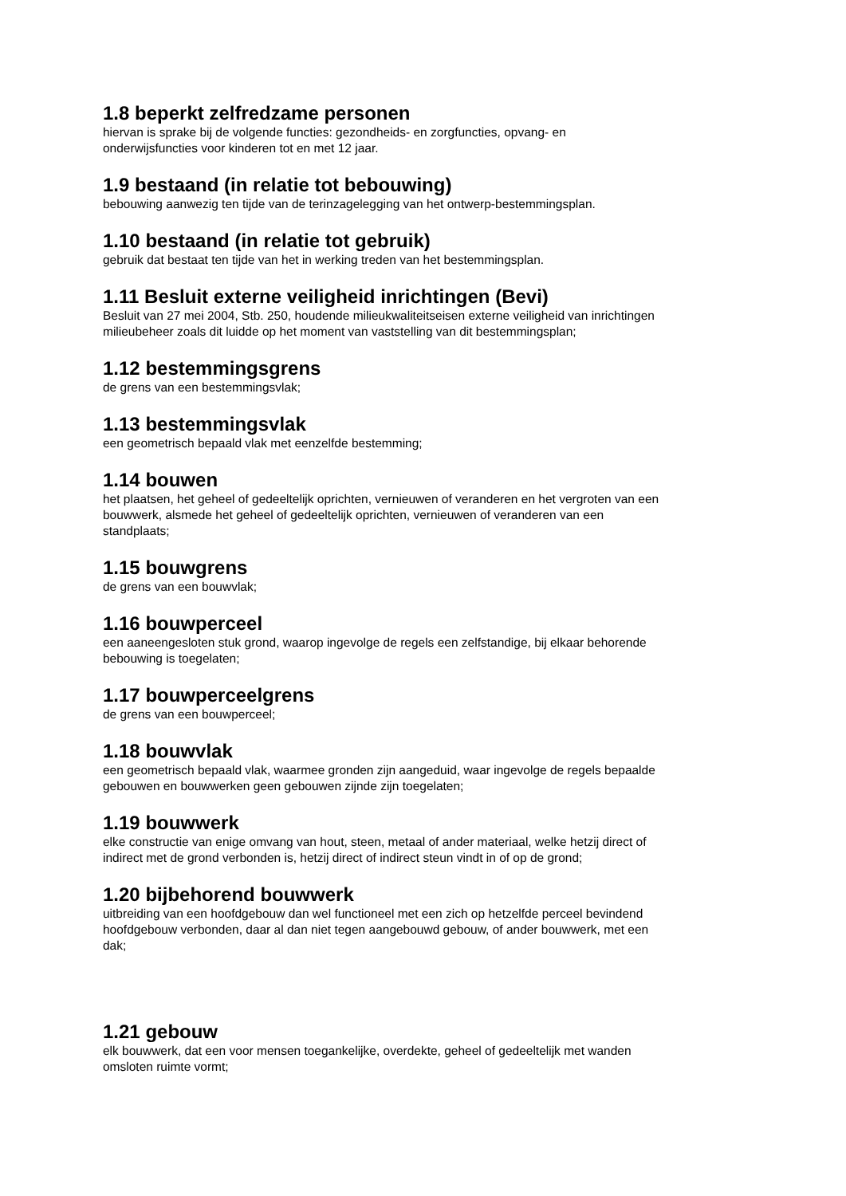1.8 beperkt zelfredzame personen
hiervan is sprake bij de volgende functies: gezondheids- en zorgfuncties, opvang- en
onderwijsfuncties voor kinderen tot en met 12 jaar.
1.9 bestaand (in relatie tot bebouwing)
bebouwing aanwezig ten tijde van de terinzagelegging van het ontwerp-bestemmingsplan.
1.10 bestaand (in relatie tot gebruik)
gebruik dat bestaat ten tijde van het in werking treden van het bestemmingsplan.
1.11 Besluit externe veiligheid inrichtingen (Bevi)
Besluit van 27 mei 2004, Stb. 250, houdende milieukwaliteitseisen externe veiligheid van inrichtingen
milieubeheer zoals dit luidde op het moment van vaststelling van dit bestemmingsplan;
1.12 bestemmingsgrens
de grens van een bestemmingsvlak;
1.13 bestemmingsvlak
een geometrisch bepaald vlak met eenzelfde bestemming;
1.14 bouwen
het plaatsen, het geheel of gedeeltelijk oprichten, vernieuwen of veranderen en het vergroten van een
bouwwerk, alsmede het geheel of gedeeltelijk oprichten, vernieuwen of veranderen van een
standplaats;
1.15 bouwgrens
de grens van een bouwvlak;
1.16 bouwperceel
een aaneengesloten stuk grond, waarop ingevolge de regels een zelfstandige, bij elkaar behorende
bebouwing is toegelaten;
1.17 bouwperceelgrens
de grens van een bouwperceel;
1.18 bouwvlak
een geometrisch bepaald vlak, waarmee gronden zijn aangeduid, waar ingevolge de regels bepaalde
gebouwen en bouwwerken geen gebouwen zijnde zijn toegelaten;
1.19 bouwwerk
elke constructie van enige omvang van hout, steen, metaal of ander materiaal, welke hetzij direct of
indirect met de grond verbonden is, hetzij direct of indirect steun vindt in of op de grond;
1.20 bijbehorend bouwwerk
uitbreiding van een hoofdgebouw dan wel functioneel met een zich op hetzelfde perceel bevindend
hoofdgebouw verbonden, daar al dan niet tegen aangebouwd gebouw, of ander bouwwerk, met een
dak;
1.21 gebouw
elk bouwwerk, dat een voor mensen toegankelijke, overdekte, geheel of gedeeltelijk met wanden
omsloten ruimte vormt;